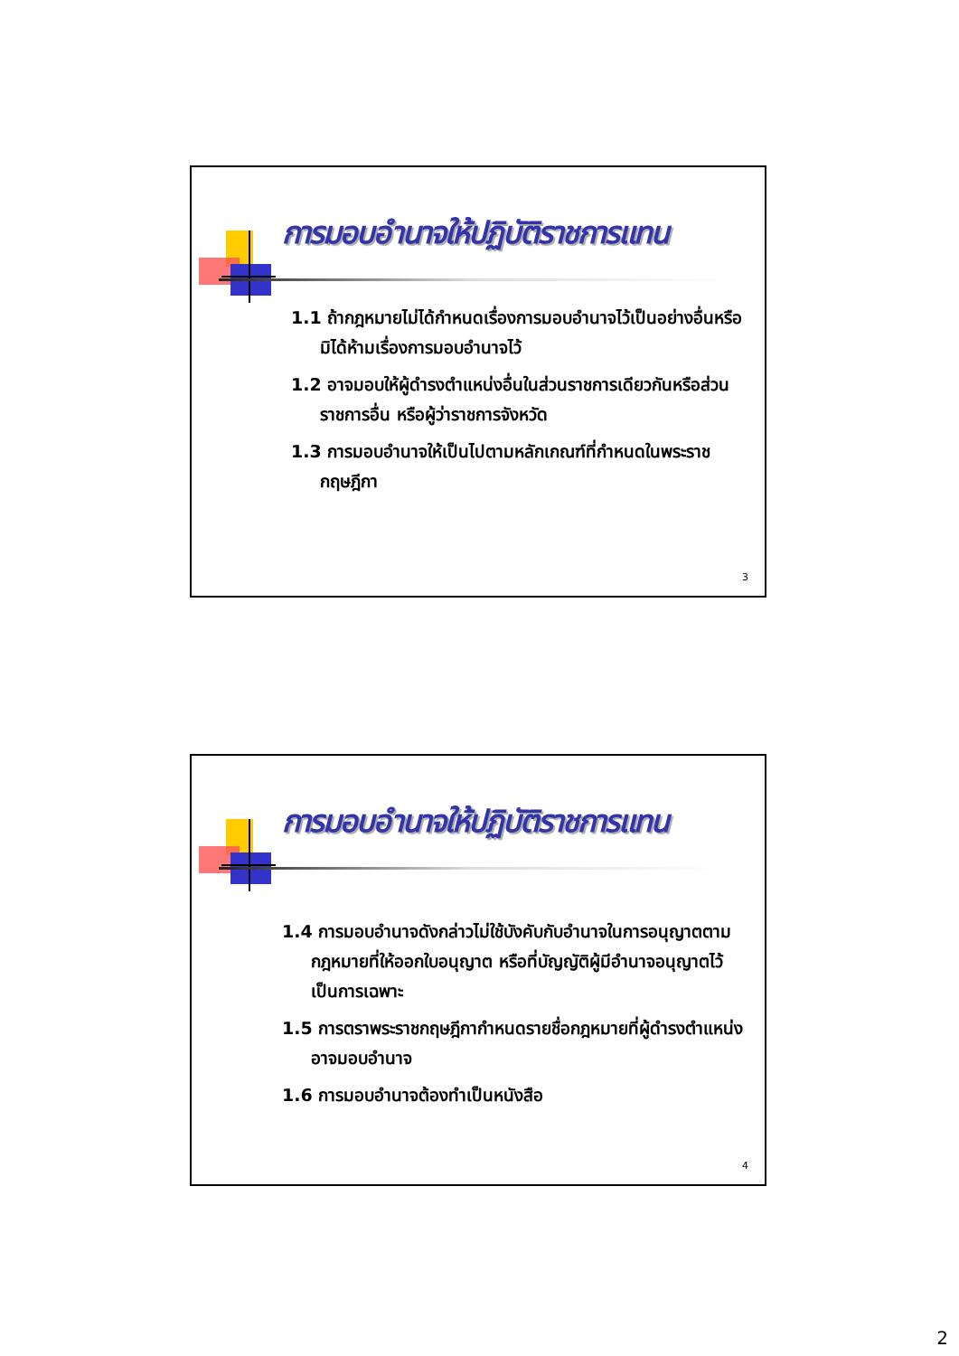การมอบอำนาจให้ปฏิบัติราชการแทน
1.1 ถ้ากฎหมายไม่ได้กำหนดเรื่องการมอบอำนาจไว้เป็นอย่างอื่นหรือมิได้ห้ามเรื่องการมอบอำนาจไว้
1.2 อาจมอบให้ผู้ดำรงตำแหน่งอื่นในส่วนราชการเดียวกันหรือส่วนราชการอื่น หรือผู้ว่าราชการจังหวัด
1.3 การมอบอำนาจให้เป็นไปตามหลักเกณฑ์ที่กำหนดในพระราชกฤษฎีกา
3
การมอบอำนาจให้ปฏิบัติราชการแทน
1.4 การมอบอำนาจดังกล่าวไม่ใช้บังคับกับอำนาจในการอนุญาตตามกฎหมายที่ให้ออกใบอนุญาต หรือที่บัญญัติผู้มีอำนาจอนุญาตไว้เป็นการเฉพาะ
1.5 การตราพระราชกฤษฎีกากำหนดรายชื่อกฎหมายที่ผู้ดำรงตำแหน่งอาจมอบอำนาจ
1.6 การมอบอำนาจต้องทำเป็นหนังสือ
4
2